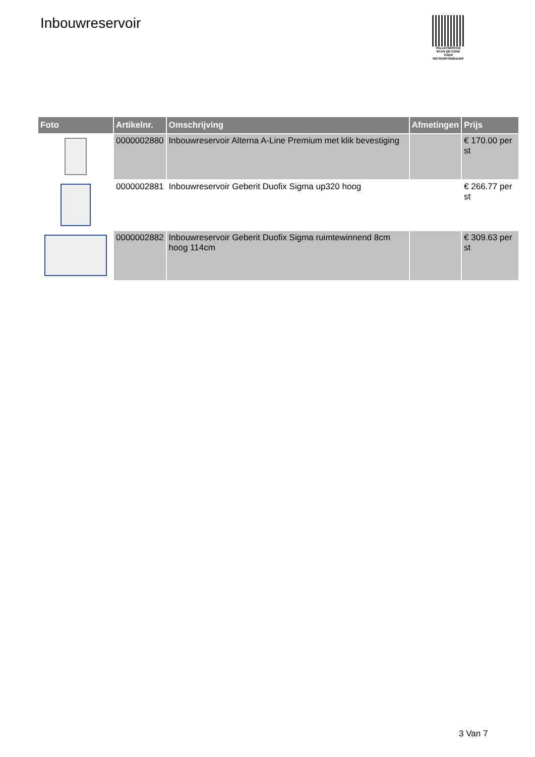Inbouwreservoir
PALLETSERVICE
SCAN QR-CODE VOOR
RETOURFORMULIER
| Foto | Artikelnr. | Omschrijving | Afmetingen | Prijs |
| --- | --- | --- | --- | --- |
| | 0000002880 | Inbouwreservoir Alterna A-Line Premium met klik bevestiging | | € 170.00 per st |
| | 0000002881 | Inbouwreservoir Geberit Duofix Sigma up320 hoog | | € 266.77 per st |
| | 0000002882 | Inbouwreservoir Geberit Duofix Sigma ruimtewinnend 8cm hoog 114cm | | € 309.63 per st |
3 Van 7